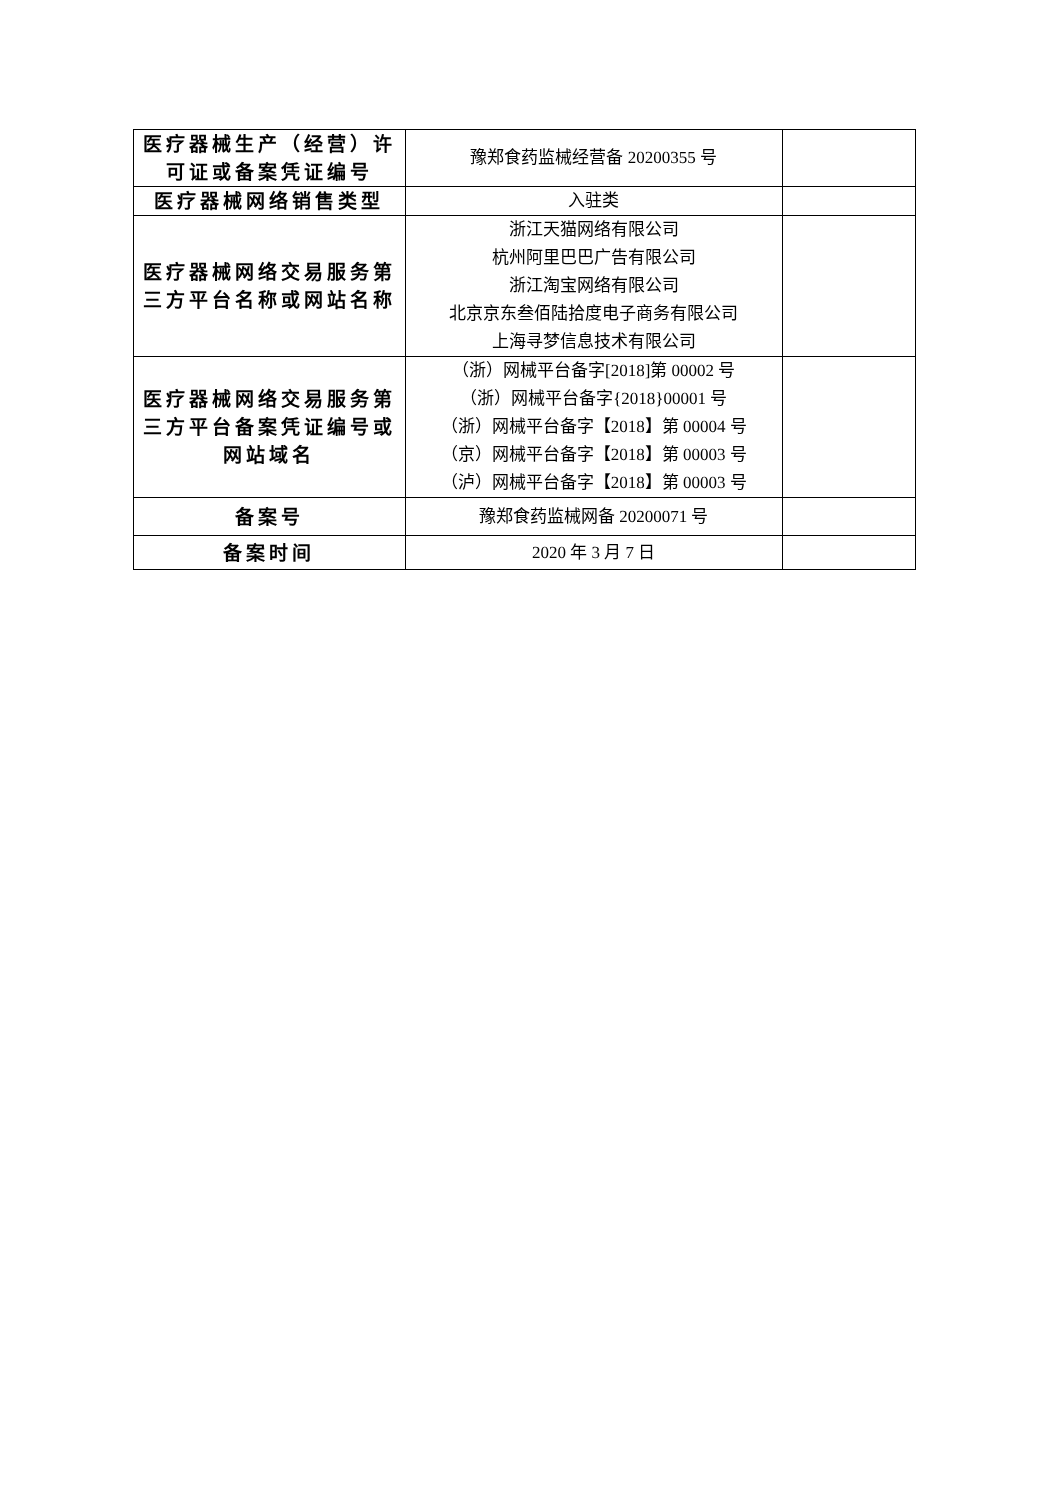| 医疗器械生产（经营）许可证或备案凭证编号 | 豫郑食药监械经营备 20200355 号 | |
| 医疗器械网络销售类型 | 入驻类 | |
| 医疗器械网络交易服务第三方平台名称或网站名称 | 浙江天猫网络有限公司 杭州阿里巴巴广告有限公司 浙江淘宝网络有限公司 北京京东叁佰陆拾度电子商务有限公司 上海寻梦信息技术有限公司 | |
| 医疗器械网络交易服务第三方平台备案凭证编号或网站域名 | （浙）网械平台备字[2018]第 00002 号 （浙）网械平台备字{2018}00001 号 （浙）网械平台备字【2018】第 00004 号 （京）网械平台备字【2018】第 00003 号 （泸）网械平台备字【2018】第 00003 号 | |
| 备案号 | 豫郑食药监械网备 20200071 号 | |
| 备案时间 | 2020 年 3 月 7 日 | |